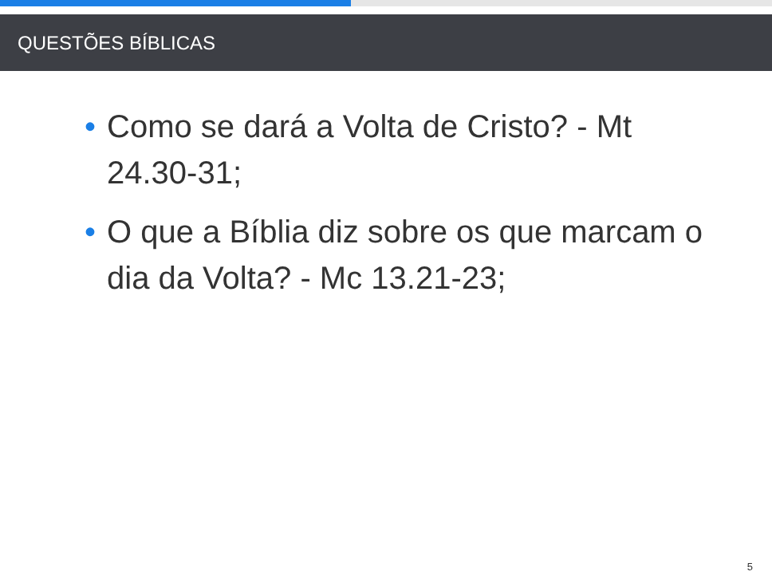QUESTÕES BÍBLICAS
• Como se dará a Volta de Cristo? - Mt 24.30-31;
• O que a Bíblia diz sobre os que marcam o dia da Volta? - Mc 13.21-23;
5